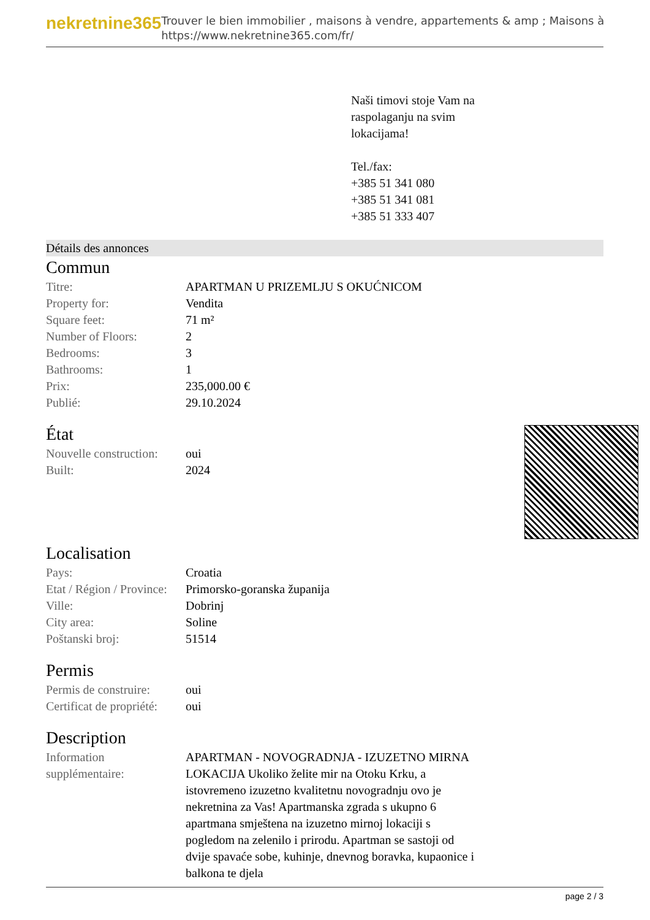nekretnine365
Trouver le bien immobilier , maisons à vendre, appartements & amp ; Maisons à
https://www.nekretnine365.com/fr/
Naši timovi stoje Vam na
raspolaganju na svim
lokacijama!
Tel./fax:
+385 51 341 080
+385 51 341 081
+385 51 333 407
Détails des annonces
Commun
| Titre: | APARTMAN U PRIZEMLJU S OKUĆNICOM |
| Property for: | Vendita |
| Square feet: | 71 m² |
| Number of Floors: | 2 |
| Bedrooms: | 3 |
| Bathrooms: | 1 |
| Prix: | 235,000.00 € |
| Publié: | 29.10.2024 |
État
| Nouvelle construction: | oui |
| Built: | 2024 |
Localisation
| Pays: | Croatia |
| Etat / Région / Province: | Primorsko-goranska županija |
| Ville: | Dobrinj |
| City area: | Soline |
| Poštanski broj: | 51514 |
Permis
| Permis de construire: | oui |
| Certificat de propriété: | oui |
Description
| Information supplémentaire: | APARTMAN - NOVOGRADNJA - IZUZETNO MIRNA LOKACIJA Ukoliko želite mir na Otoku Krku, a istovremeno izuzetno kvalitetnu novogradnju ovo je nekretnina za Vas! Apartmanska zgrada s ukupno 6 apartmana smještena na izuzetno mirnoj lokaciji s pogledom na zelenilo i prirodu. Apartman se sastoji od dvije spavaće sobe, kuhinje, dnevnog boravka, kupaonice i balkona te djela |
page 2 / 3